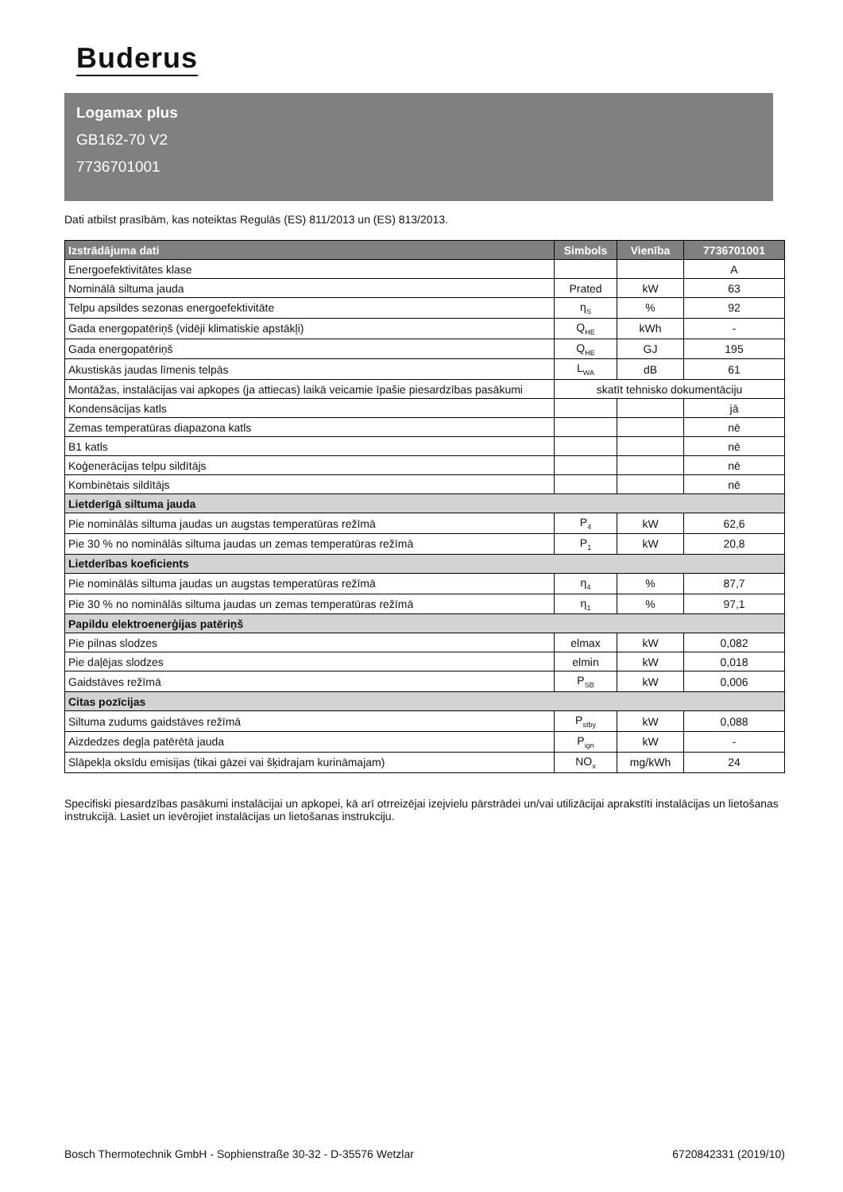Buderus
Logamax plus
GB162-70 V2
7736701001
Dati atbilst prasībām, kas noteiktas Regulās (ES) 811/2013 un (ES) 813/2013.
| Izstrādājuma dati | Simbols | Vienība | 7736701001 |
| --- | --- | --- | --- |
| Energoefektivitātes klase | | | A |
| Nominālā siltuma jauda | Prated | kW | 63 |
| Telpu apsildes sezonas energoefektivitāte | η<sub>S</sub> | % | 92 |
| Gada energopatēriņš (vidēji klimatiskie apstākļi) | Q<sub>HE</sub> | kWh | - |
| Gada energopatēriņš | Q<sub>HE</sub> | GJ | 195 |
| Akustiskās jaudas līmenis telpās | L<sub>WA</sub> | dB | 61 |
| Montāžas, instalācijas vai apkopes (ja attiecas) laikā veicamie īpašie piesardzības pasākumi | skatīt tehnisko dokumentāciju | | |
| Kondensācijas katls | | | jā |
| Zemas temperatūras diapazona katls | | | nē |
| B1 katls | | | nē |
| Koģenerācijas telpu sildītājs | | | nē |
| Kombinētais sildītājs | | | nē |
| Lietderīgā siltuma jauda | | | |
| Pie nominālās siltuma jaudas un augstas temperatūras režīmā | P<sub>4</sub> | kW | 62,6 |
| Pie 30 % no nominālās siltuma jaudas un zemas temperatūras režīmā | P<sub>1</sub> | kW | 20,8 |
| Lietderības koeficients | | | |
| Pie nominālās siltuma jaudas un augstas temperatūras režīmā | η<sub>4</sub> | % | 87,7 |
| Pie 30 % no nominālās siltuma jaudas un zemas temperatūras režīmā | η<sub>1</sub> | % | 97,1 |
| Papildu elektroenerģijas patēriņš | | | |
| Pie pilnas slodzes | elmax | kW | 0,082 |
| Pie daļējas slodzes | elmin | kW | 0,018 |
| Gaidstāves režīmā | P<sub>SB</sub> | kW | 0,006 |
| Citas pozīcijas | | | |
| Siltuma zudums gaidstāves režīmā | P<sub>stby</sub> | kW | 0,088 |
| Aizdedzes degļa patērētā jauda | P<sub>ign</sub> | kW | - |
| Slāpekļa oksīdu emisijas (tikai gāzei vai šķidrajam kurināmajam) | NO<sub>x</sub> | mg/kWh | 24 |
Specifiski piesardzības pasākumi instalācijai un apkopei, kā arī otrreizējai izejvielu pārstrādei un/vai utilizācijai aprakstīti instalācijas un lietošanas instrukcijā. Lasiet un ievērojiet instalācijas un lietošanas instrukciju.
Bosch Thermotechnik GmbH - Sophienstraße 30-32 - D-35576 Wetzlar 6720842331 (2019/10)